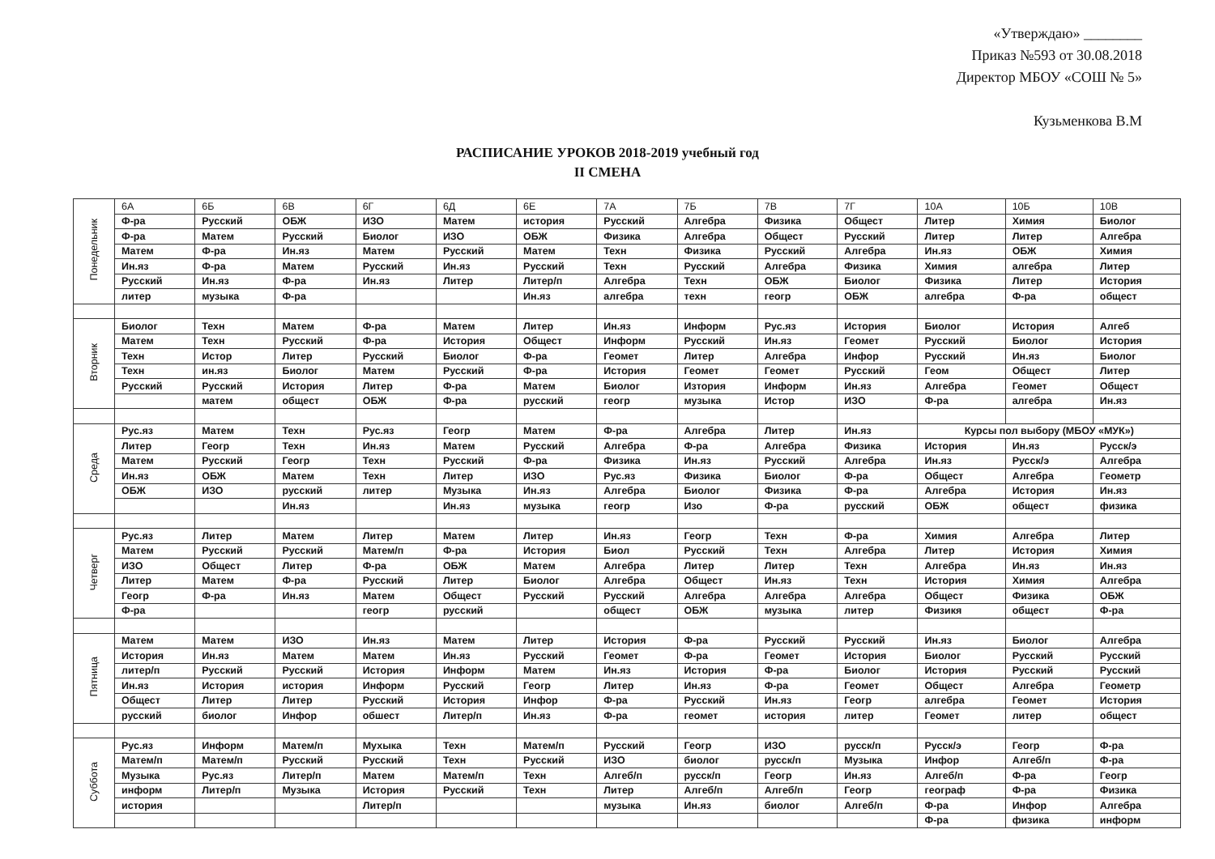«Утверждаю» ________
Приказ №593 от 30.08.2018
Директор МБОУ «СОШ № 5»
Кузьменкова В.М
РАСПИСАНИЕ УРОКОВ 2018-2019 учебный год
II СМЕНА
| Понедельник | 6А | 6Б | 6В | 6Г | 6Д | 6Е | 7А | 7Б | 7В | 7Г | 10А | 10Б | 10В |
| | Ф-ра | Русский | ОБЖ | ИЗО | Матем | история | Русский | Алгебра | Физика | Общест | Литер | Химия | Биолог |
| | Ф-ра | Матем | Русский | Биолог | ИЗО | ОБЖ | Физика | Алгебра | Общест | Русский | Литер | Литер | Алгебра |
| | Матем | Ф-ра | Ин.яз | Матем | Русский | Матем | Техн | Физика | Русский | Алгебра | Ин.яз | ОБЖ | Химия |
| | Ин.яз | Ф-ра | Матем | Русский | Ин.яз | Русский | Техн | Русский | Алгебра | Физика | Химия | алгебра | Литер |
| | Русский | Ин.яз | Ф-ра | Ин.яз | Литер | Литер/п | Алгебра | Техн | ОБЖ | Биолог | Физика | Литер | История |
| | литер | музыка | Ф-ра | | | Ин.яз | алгебра | техн | геогр | ОБЖ | алгебра | Ф-ра | общест |
| Вторник | Биолог | Техн | Матем | Ф-ра | Матем | Литер | Ин.яз | Информ | Рус.яз | История | Биолог | История | Алгеб |
| | Матем | Техн | Русский | Ф-ра | История | Общест | Информ | Русский | Ин.яз | Геомет | Русский | Биолог | История |
| | Техн | Истор | Литер | Русский | Биолог | Ф-ра | Геомет | Литер | Алгебра | Инфор | Русский | Ин.яз | Биолог |
| | Техн | ин.яз | Биолог | Матем | Русский | Ф-ра | История | Геомет | Геомет | Русский | Геом | Общест | Литер |
| | Русский | Русский | История | Литер | Ф-ра | Матем | Биолог | Изтория | Информ | Ин.яз | Алгебра | Геомет | Общест |
| | | матем | общест | ОБЖ | Ф-ра | русский | геогр | музыка | Истор | ИЗО | Ф-ра | алгебра | Ин.яз |
| Среда | Рус.яз | Матем | Техн | Рус.яз | Геогр | Матем | Ф-ра | Алгебра | Литер | Ин.яз | Курсы пол выбору (МБОУ «МУК») | | |
| | Литер | Геогр | Техн | Ин.яз | Матем | Русский | Алгебра | Ф-ра | Алгебра | Физика | История | Ин.яз | Русск/э |
| | Матем | Русский | Геогр | Техн | Русский | Ф-ра | Физика | Ин.яз | Русский | Алгебра | Ин.яз | Русск/э | Алгебра |
| | Ин.яз | ОБЖ | Матем | Техн | Литер | ИЗО | Рус.яз | Физика | Биолог | Ф-ра | Общест | Алгебра | Геометр |
| | ОБЖ | ИЗО | русский | литер | Музыка | Ин.яз | Алгебра | Биолог | Физика | Ф-ра | Алгебра | История | Ин.яз |
| | | | Ин.яз | | Ин.яз | музыка | геогр | Изо | Ф-ра | русский | ОБЖ | общест | физика |
| Четверг | Рус.яз | Литер | Матем | Литер | Матем | Литер | Ин.яз | Геогр | Техн | Ф-ра | Химия | Алгебра | Литер |
| | Матем | Русский | Русский | Матем/п | Ф-ра | История | Биол | Русский | Техн | Алгебра | Литер | История | Химия |
| | ИЗО | Общест | Литер | Ф-ра | ОБЖ | Матем | Алгебра | Литер | Литер | Техн | Алгебра | Ин.яз | Ин.яз |
| | Литер | Матем | Ф-ра | Русский | Литер | Биолог | Алгебра | Общест | Ин.яз | Техн | История | Химия | Алгебра |
| | Геогр | Ф-ра | Ин.яз | Матем | Общест | Русский | Русский | Алгебра | Алгебра | Алгебра | Общест | Физика | ОБЖ |
| | Ф-ра | | | геогр | русский | | общест | ОБЖ | музыка | литер | Физикя | общест | Ф-ра |
| Пятница | Матем | Матем | ИЗО | Ин.яз | Матем | Литер | История | Ф-ра | Русский | Русский | Ин.яз | Биолог | Алгебра |
| | История | Ин.яз | Матем | Матем | Ин.яз | Русский | Геомет | Ф-ра | Геомет | История | Биолог | Русский | Русский |
| | литер/п | Русский | Русский | История | Информ | Матем | Ин.яз | История | Ф-ра | Биолог | История | Русский | Русский |
| | Ин.яз | История | история | Информ | Русский | Геогр | Литер | Ин.яз | Ф-ра | Геомет | Общест | Алгебра | Геометр |
| | Общест | Литер | Литер | Русский | История | Инфор | Ф-ра | Русский | Ин.яз | Геогр | алгебра | Геомет | История |
| | русский | биолог | Инфор | обшест | Литер/п | Ин.яз | Ф-ра | геомет | история | литер | Геомет | литер | общест |
| Суббота | Рус.яз | Информ | Матем/п | Мухыка | Техн | Матем/п | Русский | Геогр | ИЗО | русск/п | Русск/э | Геогр | Ф-ра |
| | Матем/п | Матем/п | Русский | Русский | Техн | Русский | ИЗО | биолог | русск/п | Музыка | Инфор | Алгеб/п | Ф-ра |
| | Музыка | Рус.яз | Литер/п | Матем | Матем/п | Техн | Алгеб/п | русск/п | Геогр | Ин.яз | Алгеб/п | Ф-ра | Геогр |
| | информ | Литер/п | Музыка | История | Русский | Техн | Литер | Алгеб/п | Алгеб/п | Геогр | географ | Ф-ра | Физика |
| | история | | | Литер/п | | | музыка | Ин.яз | биолог | Алгеб/п | Ф-ра | Инфор | Алгебра |
| | | | | | | | | | | | Ф-ра | физика | информ |